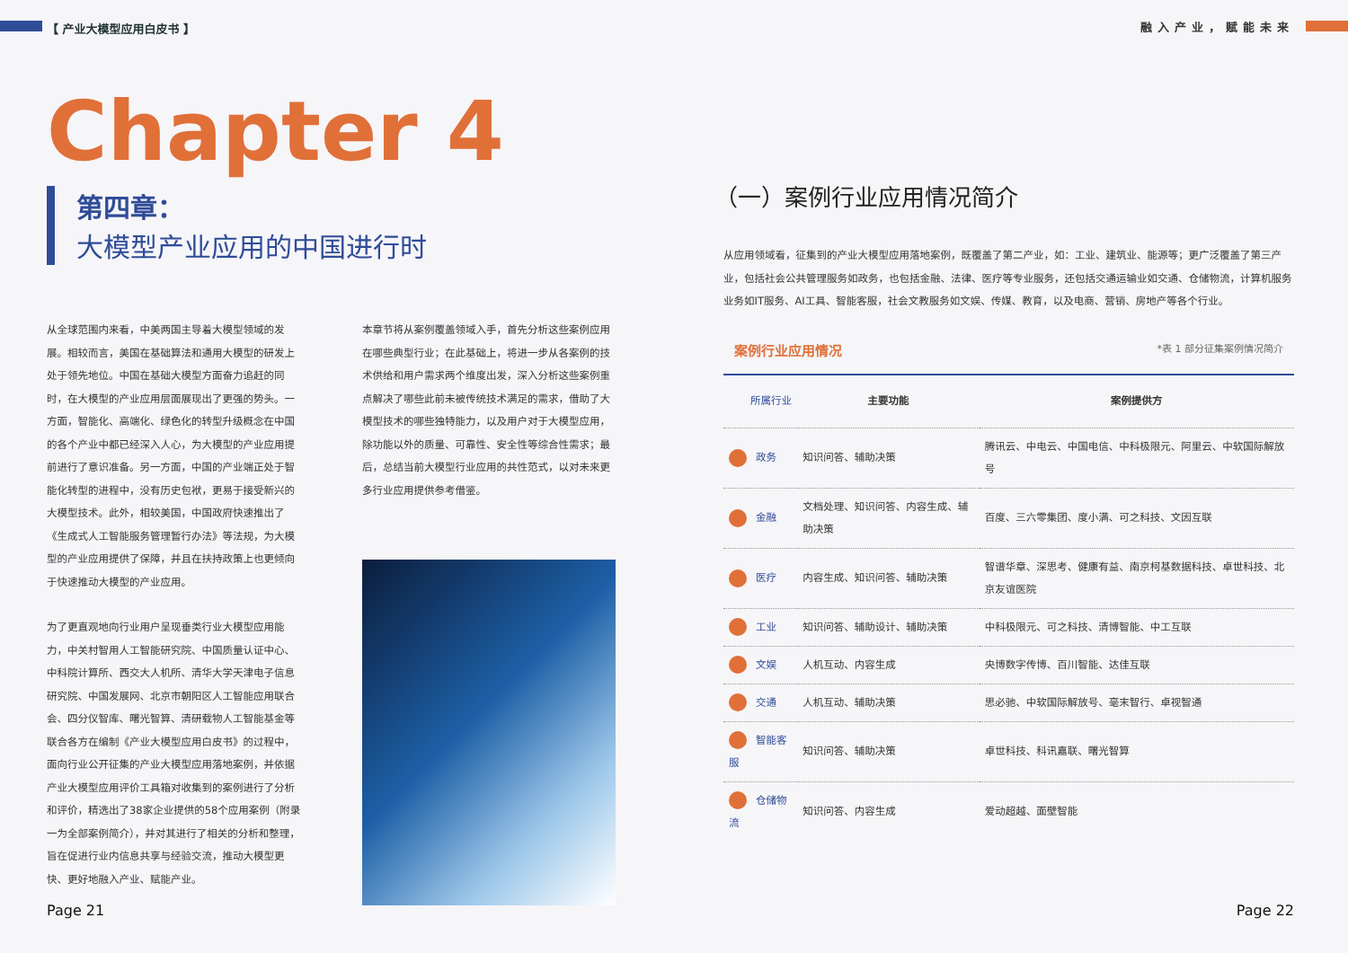【 产业大模型应用白皮书 】
Chapter 4
第四章：
大模型产业应用的中国进行时
从全球范围内来看，中美两国主导着大模型领域的发展。相较而言，美国在基础算法和通用大模型的研发上处于领先地位。中国在基础大模型方面奋力追赶的同时，在大模型的产业应用层面展现出了更强的势头。一方面，智能化、高端化、绿色化的转型升级概念在中国的各个产业中都已经深入人心，为大模型的产业应用提前进行了意识准备。另一方面，中国的产业端正处于智能化转型的进程中，没有历史包袱，更易于接受新兴的大模型技术。此外，相较美国，中国政府快速推出了《生成式人工智能服务管理暂行办法》等法规，为大模型的产业应用提供了保障，并且在扶持政策上也更倾向于快速推动大模型的产业应用。
为了更直观地向行业用户呈现垂类行业大模型应用能力，中关村智用人工智能研究院、中国质量认证中心、中科院计算所、西交大人机所、清华大学天津电子信息研究院、中国发展网、北京市朝阳区人工智能应用联合会、四分仪智库、曙光智算、清研载物人工智能基金等联合各方在编制《产业大模型应用白皮书》的过程中，面向行业公开征集的产业大模型应用落地案例，并依据产业大模型应用评价工具箱对收集到的案例进行了分析和评价，精选出了38家企业提供的58个应用案例（附录一为全部案例简介），并对其进行了相关的分析和整理，旨在促进行业内信息共享与经验交流，推动大模型更快、更好地融入产业、赋能产业。
本章节将从案例覆盖领域入手，首先分析这些案例应用在哪些典型行业；在此基础上，将进一步从各案例的技术供给和用户需求两个维度出发，深入分析这些案例重点解决了哪些此前未被传统技术满足的需求，借助了大模型技术的哪些独特能力，以及用户对于大模型应用，除功能以外的质量、可靠性、安全性等综合性需求；最后，总结当前大模型行业应用的共性范式，以对未来更多行业应用提供参考借鉴。
Page 21
融入产业，赋能未来
（一）案例行业应用情况简介
从应用领域看，征集到的产业大模型应用落地案例，既覆盖了第二产业，如：工业、建筑业、能源等；更广泛覆盖了第三产业，包括社会公共管理服务如政务，也包括金融、法律、医疗等专业服务，还包括交通运输业如交通、仓储物流，计算机服务业务如IT服务、AI工具、智能客服，社会文教服务如文娱、传媒、教育，以及电商、营销、房地产等各个行业。
案例行业应用情况 *表 1 部分征集案例情况简介
| 所属行业 | 主要功能 | 案例提供方 |
| --- | --- | --- |
| 政务 | 知识问答、辅助决策 | 腾讯云、中电云、中国电信、中科极限元、阿里云、中软国际解放号 |
| 金融 | 文档处理、知识问答、内容生成、辅助决策 | 百度、三六零集团、度小满、可之科技、文因互联 |
| 医疗 | 内容生成、知识问答、辅助决策 | 智谱华章、深思考、健康有益、南京柯基数据科技、卓世科技、北京友谊医院 |
| 工业 | 知识问答、辅助设计、辅助决策 | 中科极限元、可之科技、清博智能、中工互联 |
| 文娱 | 人机互动、内容生成 | 央博数字传博、百川智能、达佳互联 |
| 交通 | 人机互动、辅助决策 | 思必驰、中软国际解放号、毫末智行、卓视智通 |
| 智能客服 | 知识问答、辅助决策 | 卓世科技、科讯嘉联、曙光智算 |
| 仓储物流 | 知识问答、内容生成 | 爱动超越、面壁智能 |
Page 22